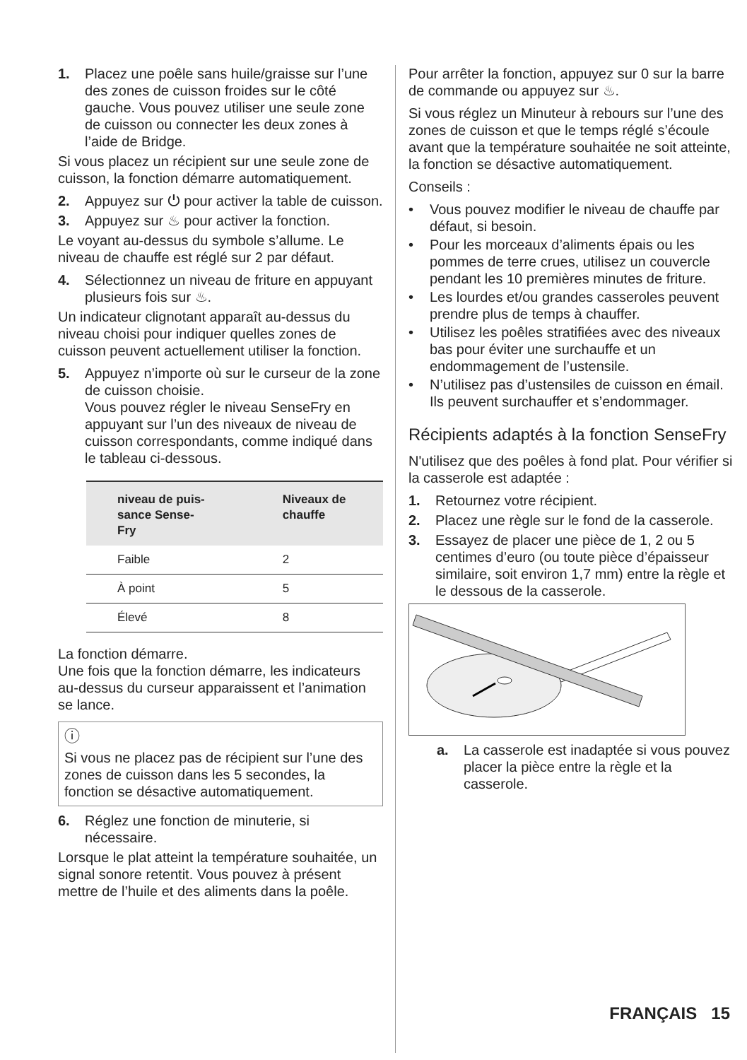1. Placez une poêle sans huile/graisse sur l’une des zones de cuisson froides sur le côté gauche. Vous pouvez utiliser une seule zone de cuisson ou connecter les deux zones à l’aide de Bridge.
Si vous placez un récipient sur une seule zone de cuisson, la fonction démarre automatiquement.
2. Appuyez sur ⏻ pour activer la table de cuisson.
3. Appuyez sur ♨ pour activer la fonction.
Le voyant au-dessus du symbole s’allume. Le niveau de chauffe est réglé sur 2 par défaut.
4. Sélectionnez un niveau de friture en appuyant plusieurs fois sur ♨.
Un indicateur clignotant apparaît au-dessus du niveau choisi pour indiquer quelles zones de cuisson peuvent actuellement utiliser la fonction.
5. Appuyez n’importe où sur le curseur de la zone de cuisson choisie.
Vous pouvez régler le niveau SenseFry en appuyant sur l’un des niveaux de niveau de cuisson correspondants, comme indiqué dans le tableau ci-dessous.
| niveau de puis- sance Sense- Fry | Niveaux de chauffe |
| --- | --- |
| Faible | 2 |
| À point | 5 |
| Élevé | 8 |
La fonction démarre.
Une fois que la fonction démarre, les indicateurs au-dessus du curseur apparaissent et l’animation se lance.
ⓘ
Si vous ne placez pas de récipient sur l’une des zones de cuisson dans les 5 secondes, la fonction se désactive automatiquement.
6. Réglez une fonction de minuterie, si nécessaire.
Lorsque le plat atteint la température souhaitée, un signal sonore retentit. Vous pouvez à présent mettre de l’huile et des aliments dans la poêle.
Pour arrêter la fonction, appuyez sur 0 sur la barre de commande ou appuyez sur ♨.
Si vous réglez un Minuteur à rebours sur l’une des zones de cuisson et que le temps réglé s’écoule avant que la température souhaitée ne soit atteinte, la fonction se désactive automatiquement.
Conseils :
• Vous pouvez modifier le niveau de chauffe par défaut, si besoin.
• Pour les morceaux d’aliments épais ou les pommes de terre crues, utilisez un couvercle pendant les 10 premières minutes de friture.
• Les lourdes et/ou grandes casseroles peuvent prendre plus de temps à chauffer.
• Utilisez les poêles stratifiées avec des niveaux bas pour éviter une surchauffe et un endommagement de l’ustensile.
• N’utilisez pas d’ustensiles de cuisson en émail. Ils peuvent surchauffer et s’endommager.
Récipients adaptés à la fonction SenseFry
N'utilisez que des poêles à fond plat. Pour vérifier si la casserole est adaptée :
1. Retournez votre récipient.
2. Placez une règle sur le fond de la casserole.
3. Essayez de placer une pièce de 1, 2 ou 5 centimes d’euro (ou toute pièce d’épaisseur similaire, soit environ 1,7 mm) entre la règle et le dessous de la casserole.
a. La casserole est inadaptée si vous pouvez placer la pièce entre la règle et la casserole.
FRANÇAIS 15